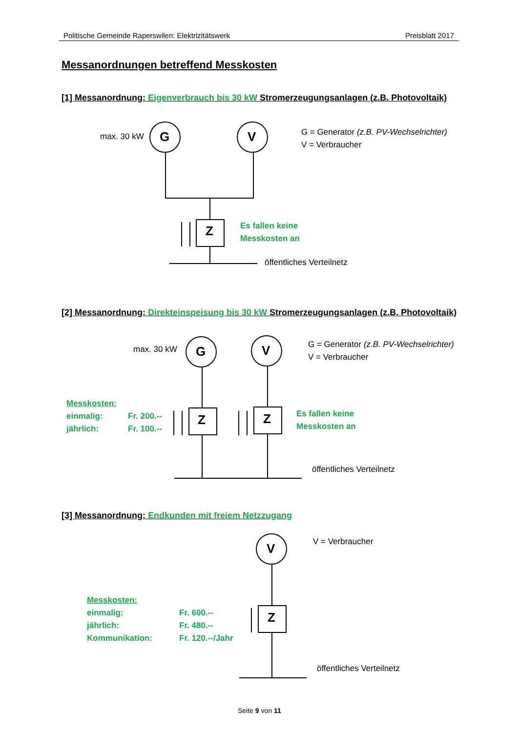Politische Gemeinde Raperswilen: Elektrizitätswerk Preisblatt 2017
Messanordnungen betreffend Messkosten
[1] Messanordnung: Eigenverbrauch bis 30 kW Stromerzeugungsanlagen (z.B. Photovoltaik)
max. 30 kW G V
G = Generator (z.B. PV-Wechselrichter)
V = Verbraucher
Z
Es fallen keine
Messkosten an
öffentliches Verteilnetz
[2] Messanordnung: Direkteinspeisung bis 30 kW Stromerzeugungsanlagen (z.B. Photovoltaik)
max. 30 kW G V
G = Generator (z.B. PV-Wechselrichter)
V = Verbraucher
Messkosten:
einmalig:
jährlich:
Fr. 200.--
Fr. 100.--
Z Z
Es fallen keine
Messkosten an
öffentliches Verteilnetz
[3] Messanordnung: Endkunden mit freiem Netzzugang
V V = Verbraucher
Messkosten:
einmalig:
jährlich:
Kommunikation:
Fr. 600.--
Fr. 480.--
Fr. 120.--/Jahr
Z
öffentliches Verteilnetz
Seite 9 von 11